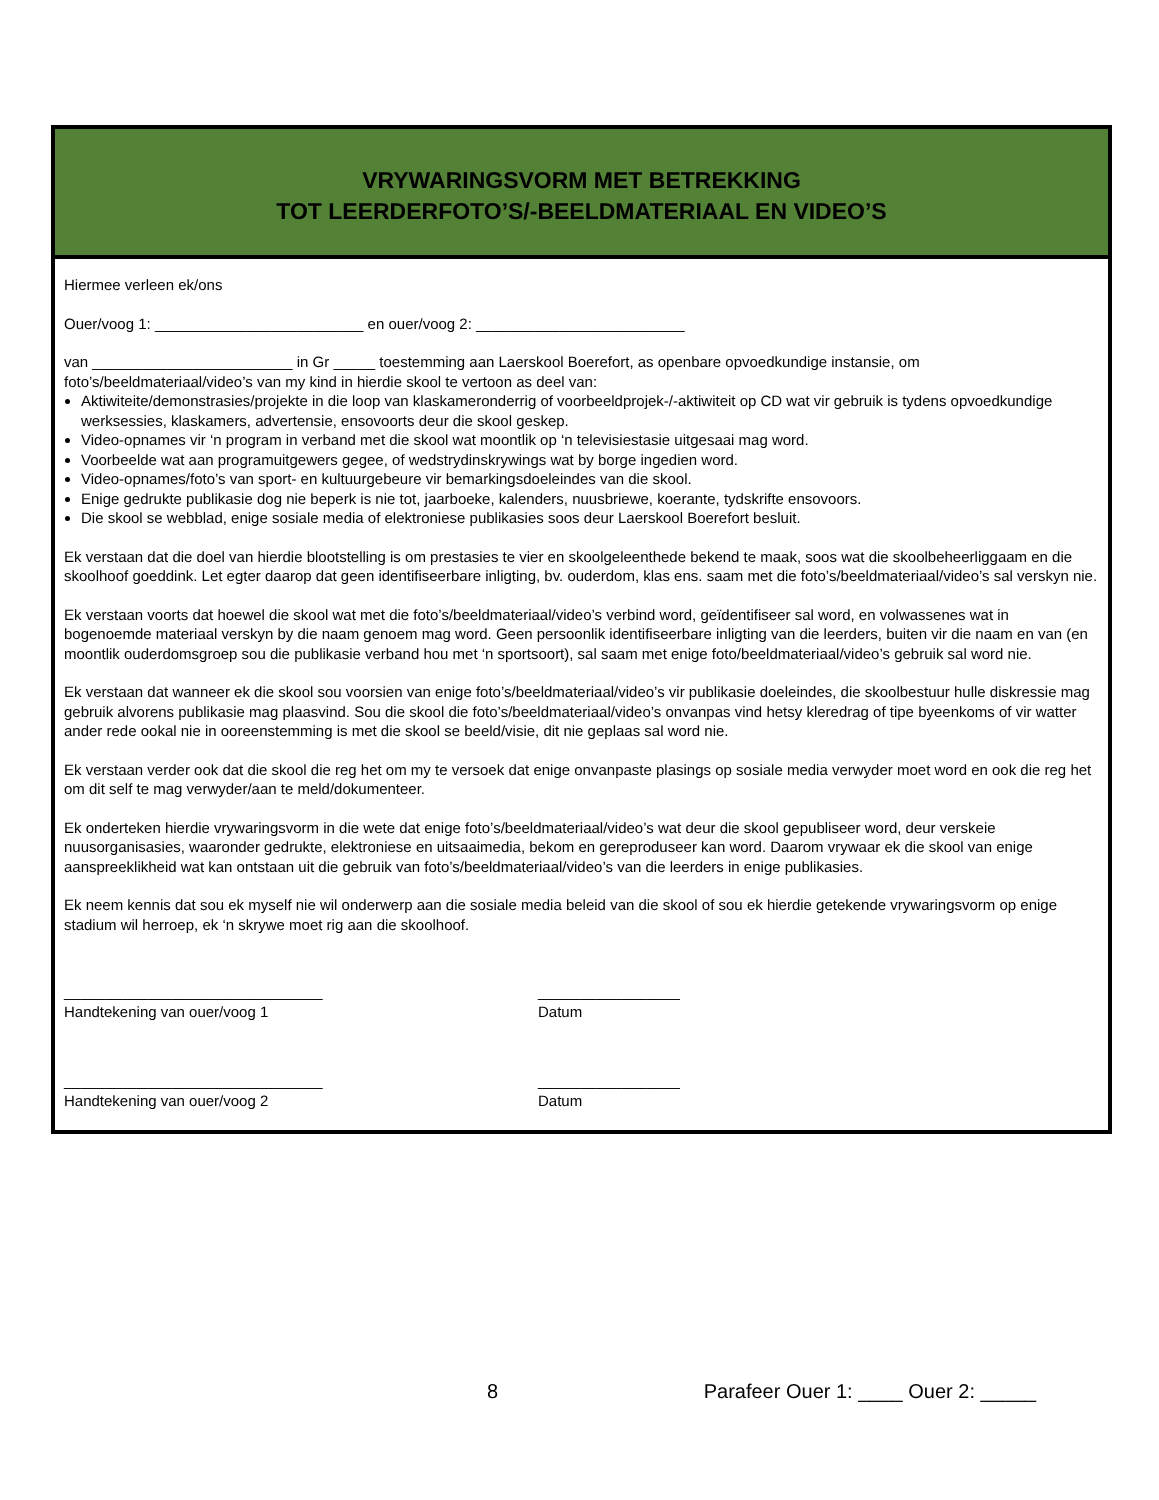VRYWARINGSVORM MET BETREKKING
TOT LEERDERFOTO’S/-BEELDMATERIAAL EN VIDEO’S
Hiermee verleen ek/ons
Ouer/voog 1: _________________________ en ouer/voog 2: _________________________
van ________________________ in Gr _____ toestemming aan Laerskool Boerefort, as openbare opvoedkundige instansie, om foto’s/beeldmateriaal/video’s van my kind in hierdie skool te vertoon as deel van:
Aktiwiteite/demonstrasies/projekte in die loop van klaskameronderrig of voorbeeldprojek-/-aktiwiteit op CD wat vir gebruik is tydens opvoedkundige werksessies, klaskamers, advertensie, ensovoorts deur die skool geskep.
Video-opnames vir ‘n program in verband met die skool wat moontlik op ‘n televisiestasie uitgesaai mag word.
Voorbeelde wat aan programuitgewers gegee, of wedstrydinskrywings wat by borge ingedien word.
Video-opnames/foto’s van sport- en kultuurgebeure vir bemarkingsdoeleindes van die skool.
Enige gedrukte publikasie dog nie beperk is nie tot, jaarboeke, kalenders, nuusbriewe, koerante, tydskrifte ensovoors.
Die skool se webblad, enige sosiale media of elektroniese publikasies soos deur Laerskool Boerefort besluit.
Ek verstaan dat die doel van hierdie blootstelling is om prestasies te vier en skoolgeleenthede bekend te maak, soos wat die skoolbeheerliggaam en die skoolhoof goeddink. Let egter daarop dat geen identifiseerbare inligting, bv. ouderdom, klas ens. saam met die foto’s/beeldmateriaal/video’s sal verskyn nie.
Ek verstaan voorts dat hoewel die skool wat met die foto’s/beeldmateriaal/video’s verbind word, geïdentifiseer sal word, en volwassenes wat in bogenoemde materiaal verskyn by die naam genoem mag word. Geen persoonlik identifiseerbare inligting van die leerders, buiten vir die naam en van (en moontlik ouderdomsgroep sou die publikasie verband hou met ‘n sportsoort), sal saam met enige foto/beeldmateriaal/video’s gebruik sal word nie.
Ek verstaan dat wanneer ek die skool sou voorsien van enige foto’s/beeldmateriaal/video’s vir publikasie doeleindes, die skoolbestuur hulle diskressie mag gebruik alvorens publikasie mag plaasvind. Sou die skool die foto’s/beeldmateriaal/video’s onvanpas vind hetsy kleredrag of tipe byeenkoms of vir watter ander rede ookal nie in ooreenstemming is met die skool se beeld/visie, dit nie geplaas sal word nie.
Ek verstaan verder ook dat die skool die reg het om my te versoek dat enige onvanpaste plasings op sosiale media verwyder moet word en ook die reg het om dit self te mag verwyder/aan te meld/dokumenteer.
Ek onderteken hierdie vrywaringsvorm in die wete dat enige foto’s/beeldmateriaal/video’s wat deur die skool gepubliseer word, deur verskeie nuusorganisasies, waaronder gedrukte, elektroniese en uitsaaimedia, bekom en gereproduseer kan word. Daarom vrywaar ek die skool van enige aanspreeklikheid wat kan ontstaan uit die gebruik van foto’s/beeldmateriaal/video’s van die leerders in enige publikasies.
Ek neem kennis dat sou ek myself nie wil onderwerp aan die sosiale media beleid van die skool of sou ek hierdie getekende vrywaringsvorm op enige stadium wil herroep, ek ‘n skrywe moet rig aan die skoolhoof.
_______________________________
Handtekening van ouer/voog 1
_________________
Datum
_______________________________
Handtekening van ouer/voog 2
_________________
Datum
8 Parafeer Ouer 1: ____ Ouer 2: _____